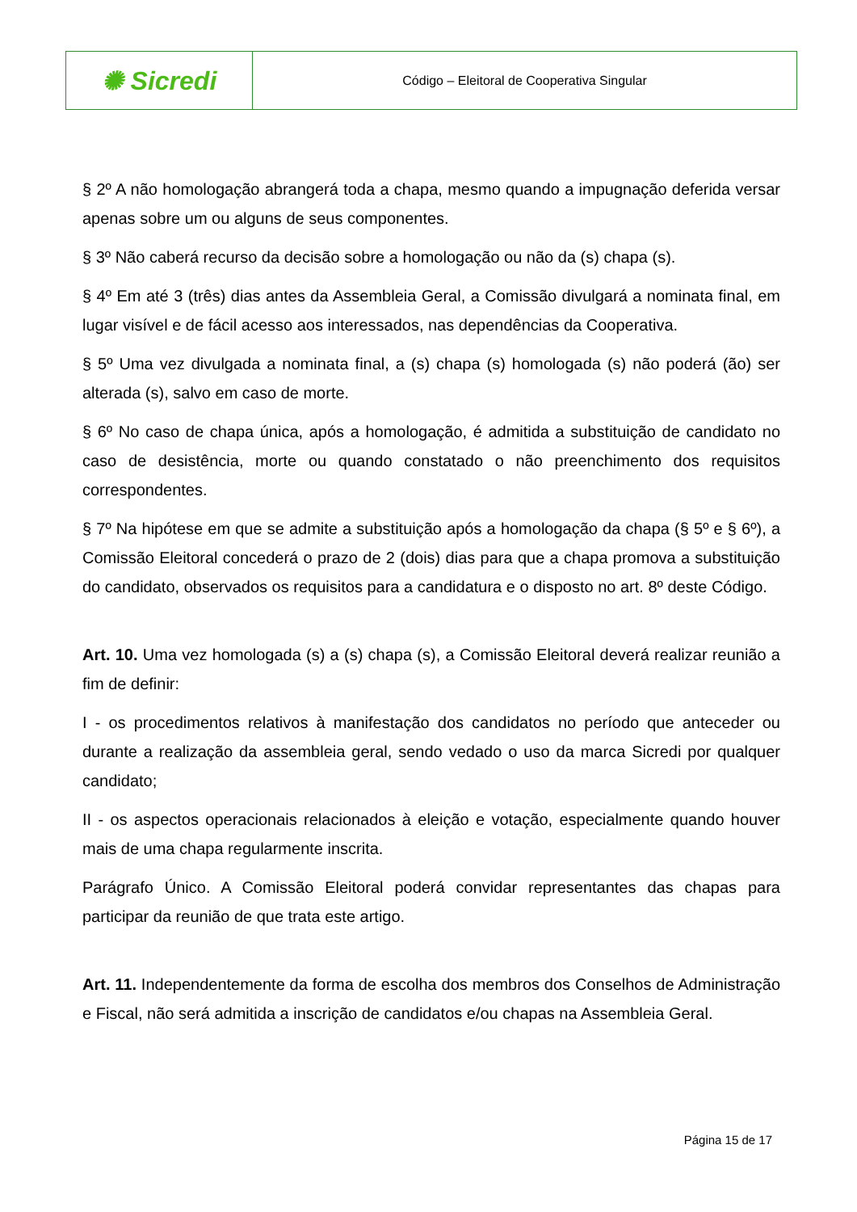| ✺ Sicredi | Código – Eleitoral de Cooperativa Singular |
§ 2º A não homologação abrangerá toda a chapa, mesmo quando a impugnação deferida versar apenas sobre um ou alguns de seus componentes.
§ 3º Não caberá recurso da decisão sobre a homologação ou não da (s) chapa (s).
§ 4º Em até 3 (três) dias antes da Assembleia Geral, a Comissão divulgará a nominata final, em lugar visível e de fácil acesso aos interessados, nas dependências da Cooperativa.
§ 5º Uma vez divulgada a nominata final, a (s) chapa (s) homologada (s) não poderá (ão) ser alterada (s), salvo em caso de morte.
§ 6º No caso de chapa única, após a homologação, é admitida a substituição de candidato no caso de desistência, morte ou quando constatado o não preenchimento dos requisitos correspondentes.
§ 7º Na hipótese em que se admite a substituição após a homologação da chapa (§ 5º e § 6º), a Comissão Eleitoral concederá o prazo de 2 (dois) dias para que a chapa promova a substituição do candidato, observados os requisitos para a candidatura e o disposto no art. 8º deste Código.
Art. 10. Uma vez homologada (s) a (s) chapa (s), a Comissão Eleitoral deverá realizar reunião a fim de definir:
I - os procedimentos relativos à manifestação dos candidatos no período que anteceder ou durante a realização da assembleia geral, sendo vedado o uso da marca Sicredi por qualquer candidato;
II - os aspectos operacionais relacionados à eleição e votação, especialmente quando houver mais de uma chapa regularmente inscrita.
Parágrafo Único. A Comissão Eleitoral poderá convidar representantes das chapas para participar da reunião de que trata este artigo.
Art. 11. Independentemente da forma de escolha dos membros dos Conselhos de Administração e Fiscal, não será admitida a inscrição de candidatos e/ou chapas na Assembleia Geral.
Página 15 de 17